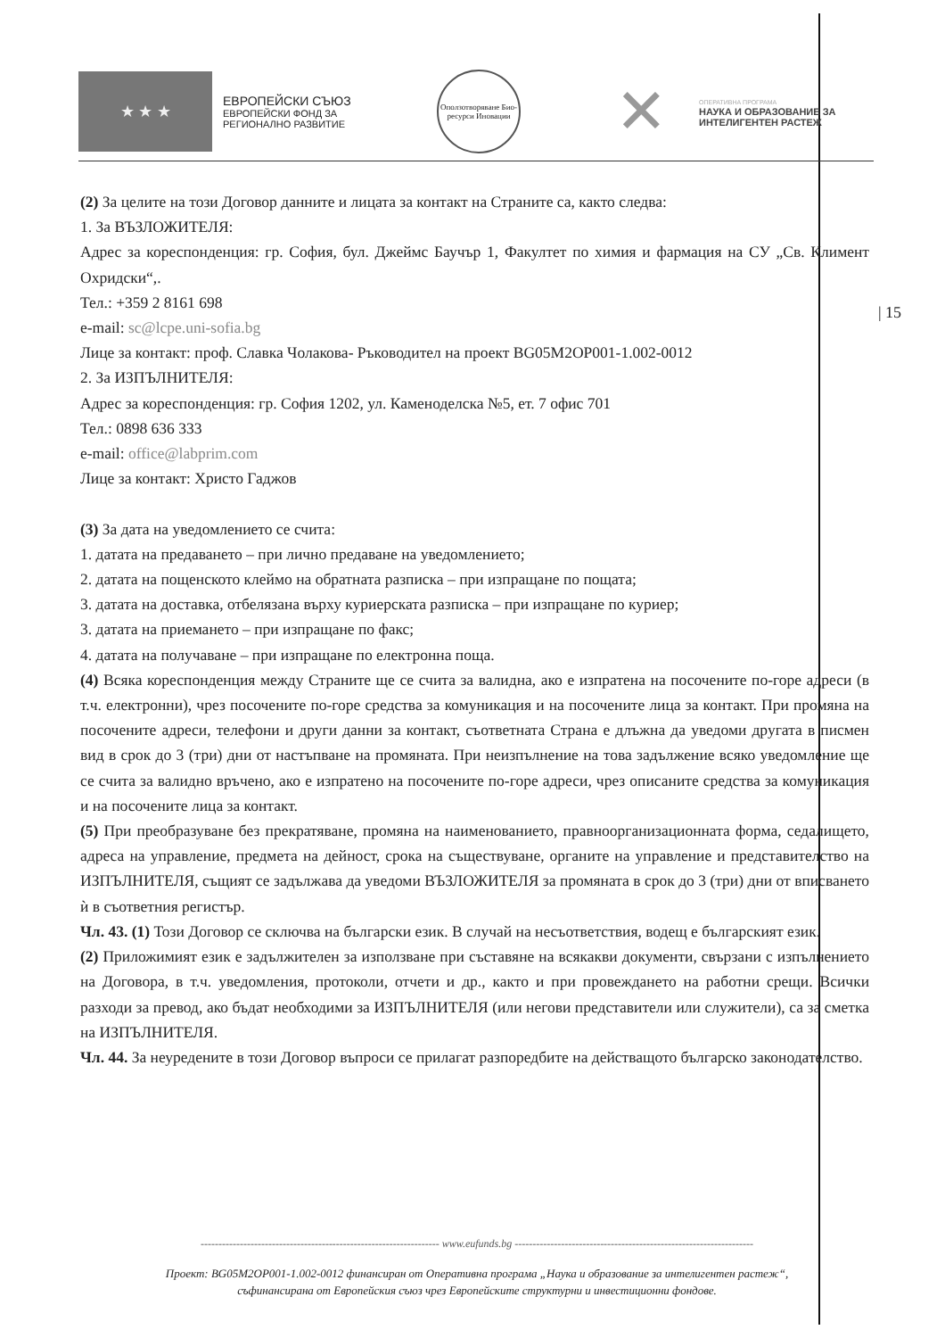★ ★ ★
ЕВРОПЕЙСКИ СЪЮЗ
ЕВРОПЕЙСКИ ФОНД ЗА
РЕГИОНАЛНО РАЗВИТИЕ
Оползотворяване Био-ресурси Иновации
✕
ОПЕРАТИВНА ПРОГРАМА
НАУКА И ОБРАЗОВАНИЕ ЗА
ИНТЕЛИГЕНТЕН РАСТЕЖ
| 15
(2) За целите на този Договор данните и лицата за контакт на Страните са, както следва:
1. За ВЪЗЛОЖИТЕЛЯ:
Адрес за кореспонденция: гр. София, бул. Джеймс Баучър 1, Факултет по химия и фармация на СУ „Св. Климент Охридски“,.
Тел.: +359 2 8161 698
e-mail: sc@lcpe.uni-sofia.bg
Лице за контакт: проф. Славка Чолакова- Ръководител на проект BG05M2OP001-1.002-0012
2. За ИЗПЪЛНИТЕЛЯ:
Адрес за кореспонденция: гр. София 1202, ул. Каменоделска №5, ет. 7 офис 701
Тел.: 0898 636 333
e-mail: office@labprim.com
Лице за контакт: Христо Гаджов
(3) За дата на уведомлението се счита:
1. датата на предаването – при лично предаване на уведомлението;
2. датата на пощенското клеймо на обратната разписка – при изпращане по пощата;
3. датата на доставка, отбелязана върху куриерската разписка – при изпращане по куриер;
3. датата на приемането – при изпращане по факс;
4. датата на получаване – при изпращане по електронна поща.
(4) Всяка кореспонденция между Страните ще се счита за валидна, ако е изпратена на посочените по-горе адреси (в т.ч. електронни), чрез посочените по-горе средства за комуникация и на посочените лица за контакт. При промяна на посочените адреси, телефони и други данни за контакт, съответната Страна е длъжна да уведоми другата в писмен вид в срок до 3 (три) дни от настъпване на промяната. При неизпълнение на това задължение всяко уведомление ще се счита за валидно връчено, ако е изпратено на посочените по-горе адреси, чрез описаните средства за комуникация и на посочените лица за контакт.
(5) При преобразуване без прекратяване, промяна на наименованието, правноорганизационната форма, седалището, адреса на управление, предмета на дейност, срока на съществуване, органите на управление и представителство на ИЗПЪЛНИТЕЛЯ, същият се задължава да уведоми ВЪЗЛОЖИТЕЛЯ за промяната в срок до 3 (три) дни от вписването ѝ в съответния регистър.
Чл. 43. (1) Този Договор се сключва на български език. В случай на несъответствия, водещ е българският език.
(2) Приложимият език е задължителен за използване при съставяне на всякакви документи, свързани с изпълнението на Договора, в т.ч. уведомления, протоколи, отчети и др., както и при провеждането на работни срещи. Всички разходи за превод, ако бъдат необходими за ИЗПЪЛНИТЕЛЯ (или негови представители или служители), са за сметка на ИЗПЪЛНИТЕЛЯ.
Чл. 44. За неуредените в този Договор въпроси се прилагат разпоредбите на действащото българско законодателство.
------------------------------------------------------------------- www.eufunds.bg -------------------------------------------------------------------
Проект: BG05M2OP001-1.002-0012 финансиран от Оперативна програма „Наука и образование за интелигентен растеж“,
съфинансирана от Европейския съюз чрез Европейските структурни и инвестиционни фондове.